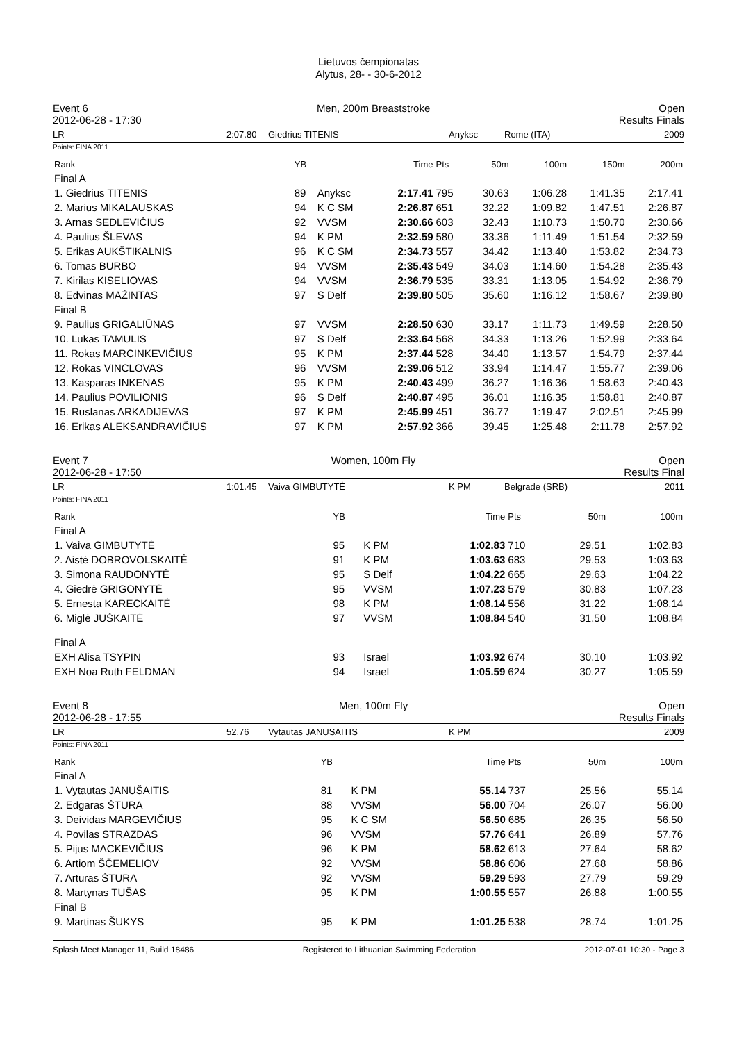Lietuvos čempionatas
Alytus, 28- - 30-6-2012
Event 6 Men, 200m Breaststroke Open
2012-06-28 - 17:30 Results Finals
LR 2:07.80 Giedrius TITENIS Anyksc Rome (ITA) 2009
Points: FINA 2011
| Rank | YB | | Time | Pts | 50m | 100m | 150m | 200m |
| --- | --- | --- | --- | --- | --- | --- | --- | --- |
| Final A | | | | | | | | |
| 1. Giedrius TITENIS | 89 | Anyksc | 2:17.41 | 795 | 30.63 | 1:06.28 | 1:41.35 | 2:17.41 |
| 2. Marius MIKALAUSKAS | 94 | K C SM | 2:26.87 | 651 | 32.22 | 1:09.82 | 1:47.51 | 2:26.87 |
| 3. Arnas SEDLEVIČIUS | 92 | VVSM | 2:30.66 | 603 | 32.43 | 1:10.73 | 1:50.70 | 2:30.66 |
| 4. Paulius ŠLEVAS | 94 | K PM | 2:32.59 | 580 | 33.36 | 1:11.49 | 1:51.54 | 2:32.59 |
| 5. Erikas AUKŠTIKALNIS | 96 | K C SM | 2:34.73 | 557 | 34.42 | 1:13.40 | 1:53.82 | 2:34.73 |
| 6. Tomas BURBO | 94 | VVSM | 2:35.43 | 549 | 34.03 | 1:14.60 | 1:54.28 | 2:35.43 |
| 7. Kirilas KISELIOVAS | 94 | VVSM | 2:36.79 | 535 | 33.31 | 1:13.05 | 1:54.92 | 2:36.79 |
| 8. Edvinas MAŽINTAS | 97 | S Delf | 2:39.80 | 505 | 35.60 | 1:16.12 | 1:58.67 | 2:39.80 |
| Final B | | | | | | | | |
| 9. Paulius GRIGALIŪNAS | 97 | VVSM | 2:28.50 | 630 | 33.17 | 1:11.73 | 1:49.59 | 2:28.50 |
| 10. Lukas TAMULIS | 97 | S Delf | 2:33.64 | 568 | 34.33 | 1:13.26 | 1:52.99 | 2:33.64 |
| 11. Rokas MARCINKEVIČIUS | 95 | K PM | 2:37.44 | 528 | 34.40 | 1:13.57 | 1:54.79 | 2:37.44 |
| 12. Rokas VINCLOVAS | 96 | VVSM | 2:39.06 | 512 | 33.94 | 1:14.47 | 1:55.77 | 2:39.06 |
| 13. Kasparas INKENAS | 95 | K PM | 2:40.43 | 499 | 36.27 | 1:16.36 | 1:58.63 | 2:40.43 |
| 14. Paulius POVILIONIS | 96 | S Delf | 2:40.87 | 495 | 36.01 | 1:16.35 | 1:58.81 | 2:40.87 |
| 15. Ruslanas ARKADIJEVAS | 97 | K PM | 2:45.99 | 451 | 36.77 | 1:19.47 | 2:02.51 | 2:45.99 |
| 16. Erikas ALEKSANDRAVIČIUS | 97 | K PM | 2:57.92 | 366 | 39.45 | 1:25.48 | 2:11.78 | 2:57.92 |
Event 7 Women, 100m Fly Open
2012-06-28 - 17:50 Results Final
LR 1:01.45 Vaiva GIMBUTYTĖ K PM Belgrade (SRB) 2011
Points: FINA 2011
| Rank | YB | | Time | Pts | 50m | 100m |
| --- | --- | --- | --- | --- | --- | --- |
| Final A | | | | | | |
| 1. Vaiva GIMBUTYTĖ | 95 | K PM | 1:02.83 | 710 | 29.51 | 1:02.83 |
| 2. Aistė DOBROVOLSKAITĖ | 91 | K PM | 1:03.63 | 683 | 29.53 | 1:03.63 |
| 3. Simona RAUDONYTĖ | 95 | S Delf | 1:04.22 | 665 | 29.63 | 1:04.22 |
| 4. Giedrė GRIGONYTĖ | 95 | VVSM | 1:07.23 | 579 | 30.83 | 1:07.23 |
| 5. Ernesta KARECKAITĖ | 98 | K PM | 1:08.14 | 556 | 31.22 | 1:08.14 |
| 6. Miglė JUŠKAITĖ | 97 | VVSM | 1:08.84 | 540 | 31.50 | 1:08.84 |
| Final A | | | | | | |
| EXH Alisa TSYPIN | 93 | Israel | 1:03.92 | 674 | 30.10 | 1:03.92 |
| EXH Noa Ruth FELDMAN | 94 | Israel | 1:05.59 | 624 | 30.27 | 1:05.59 |
Event 8 Men, 100m Fly Open
2012-06-28 - 17:55 Results Finals
LR 52.76 Vytautas JANUSAITIS K PM 2009
Points: FINA 2011
| Rank | YB | | Time | Pts | 50m | 100m |
| --- | --- | --- | --- | --- | --- | --- |
| Final A | | | | | | |
| 1. Vytautas JANUŠAITIS | 81 | K PM | 55.14 | 737 | 25.56 | 55.14 |
| 2. Edgaras ŠTURA | 88 | VVSM | 56.00 | 704 | 26.07 | 56.00 |
| 3. Deividas MARGEVIČIUS | 95 | K C SM | 56.50 | 685 | 26.35 | 56.50 |
| 4. Povilas STRAZDAS | 96 | VVSM | 57.76 | 641 | 26.89 | 57.76 |
| 5. Pijus MACKEVIČIUS | 96 | K PM | 58.62 | 613 | 27.64 | 58.62 |
| 6. Artiom ŠČEMELIOV | 92 | VVSM | 58.86 | 606 | 27.68 | 58.86 |
| 7. Artūras ŠTURA | 92 | VVSM | 59.29 | 593 | 27.79 | 59.29 |
| 8. Martynas TUŠAS | 95 | K PM | 1:00.55 | 557 | 26.88 | 1:00.55 |
| Final B | | | | | | |
| 9. Martinas ŠUKYS | 95 | K PM | 1:01.25 | 538 | 28.74 | 1:01.25 |
Splash Meet Manager 11, Build 18486 Registered to Lithuanian Swimming Federation 2012-07-01 10:30 - Page 3